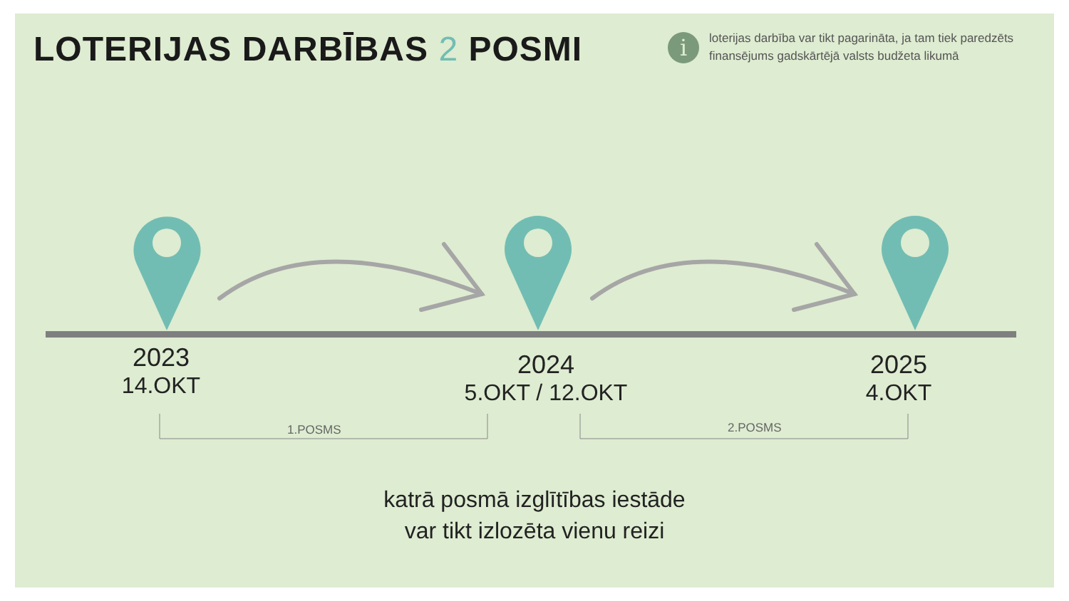LOTERIJAS DARBĪBAS 2 POSMI
i
loterijas darbība var tikt pagarināta, ja tam tiek paredzēts finansējums gadskārtējā valsts budžeta likumā
2023
14.OKT
2024
5.OKT / 12.OKT
2025
4.OKT
1.POSMS 2.POSMS
katrā posmā izglītības iestāde
var tikt izlozēta vienu reizi